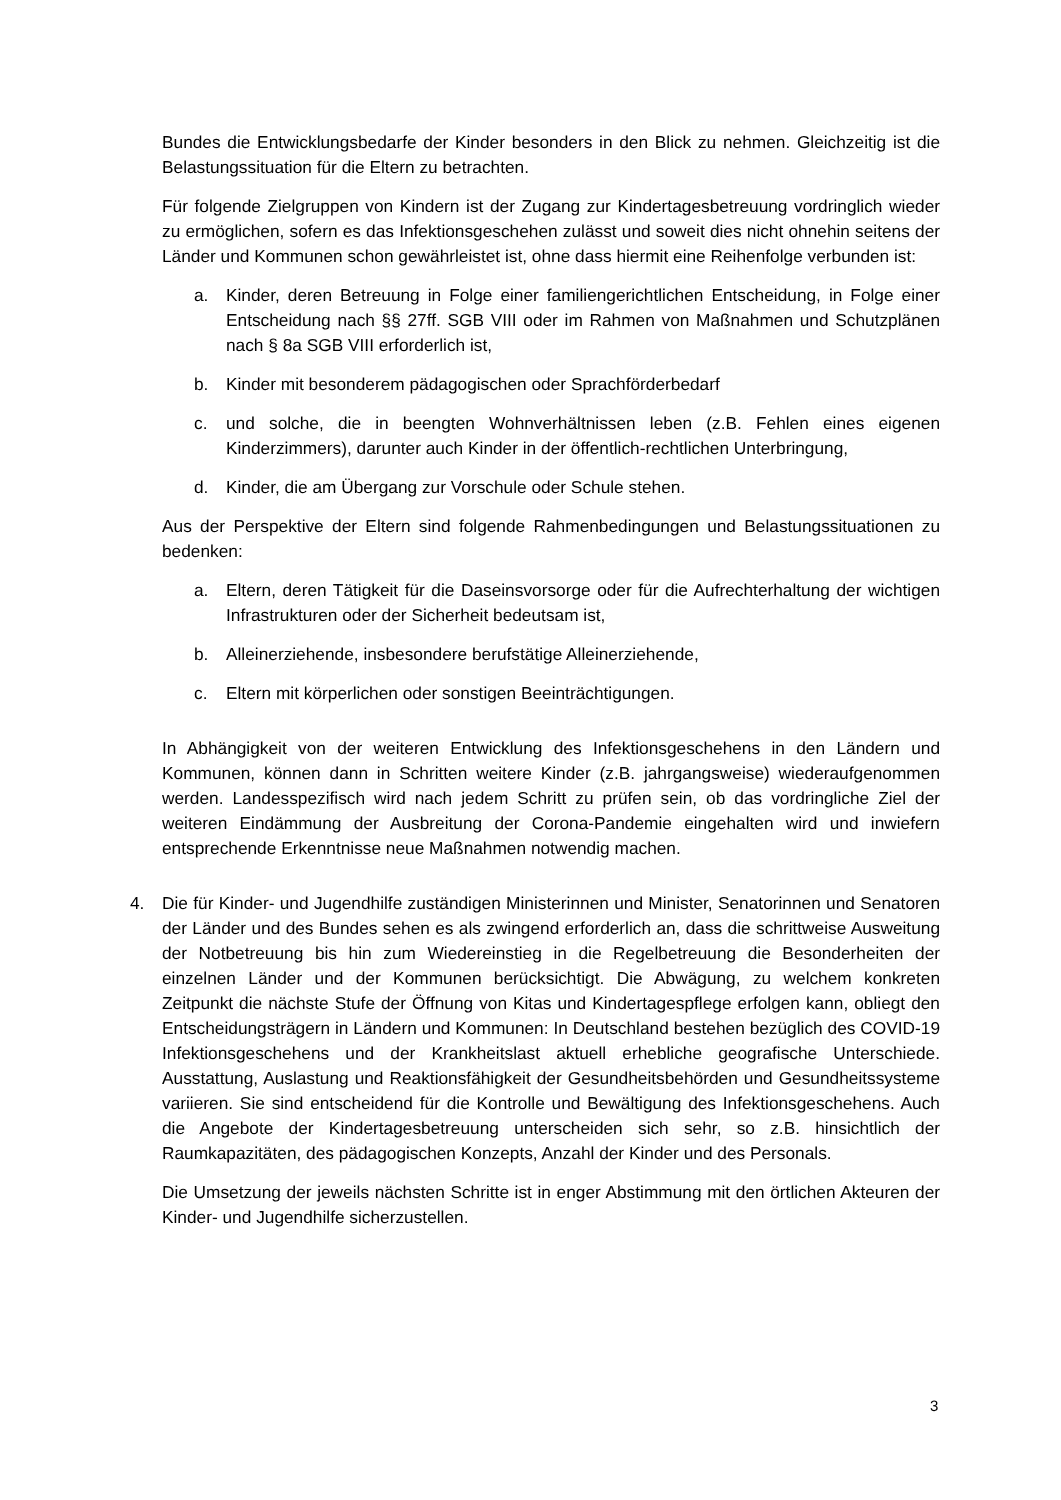Bundes die Entwicklungsbedarfe der Kinder besonders in den Blick zu nehmen. Gleichzeitig ist die Belastungssituation für die Eltern zu betrachten.
Für folgende Zielgruppen von Kindern ist der Zugang zur Kindertagesbetreuung vordringlich wieder zu ermöglichen, sofern es das Infektionsgeschehen zulässt und soweit dies nicht ohnehin seitens der Länder und Kommunen schon gewährleistet ist, ohne dass hiermit eine Reihenfolge verbunden ist:
a. Kinder, deren Betreuung in Folge einer familiengerichtlichen Entscheidung, in Folge einer Entscheidung nach §§ 27ff. SGB VIII oder im Rahmen von Maßnahmen und Schutzplänen nach § 8a SGB VIII erforderlich ist,
b. Kinder mit besonderem pädagogischen oder Sprachförderbedarf
c. und solche, die in beengten Wohnverhältnissen leben (z.B. Fehlen eines eigenen Kinderzimmers), darunter auch Kinder in der öffentlich-rechtlichen Unterbringung,
d. Kinder, die am Übergang zur Vorschule oder Schule stehen.
Aus der Perspektive der Eltern sind folgende Rahmenbedingungen und Belastungssituationen zu bedenken:
a. Eltern, deren Tätigkeit für die Daseinsvorsorge oder für die Aufrechterhaltung der wichtigen Infrastrukturen oder der Sicherheit bedeutsam ist,
b. Alleinerziehende, insbesondere berufstätige Alleinerziehende,
c. Eltern mit körperlichen oder sonstigen Beeinträchtigungen.
In Abhängigkeit von der weiteren Entwicklung des Infektionsgeschehens in den Ländern und Kommunen, können dann in Schritten weitere Kinder (z.B. jahrgangsweise) wiederaufgenommen werden. Landesspezifisch wird nach jedem Schritt zu prüfen sein, ob das vordringliche Ziel der weiteren Eindämmung der Ausbreitung der Corona-Pandemie eingehalten wird und inwiefern entsprechende Erkenntnisse neue Maßnahmen notwendig machen.
4. Die für Kinder- und Jugendhilfe zuständigen Ministerinnen und Minister, Senatorinnen und Senatoren der Länder und des Bundes sehen es als zwingend erforderlich an, dass die schrittweise Ausweitung der Notbetreuung bis hin zum Wiedereinstieg in die Regelbetreuung die Besonderheiten der einzelnen Länder und der Kommunen berücksichtigt. Die Abwägung, zu welchem konkreten Zeitpunkt die nächste Stufe der Öffnung von Kitas und Kindertagespflege erfolgen kann, obliegt den Entscheidungsträgern in Ländern und Kommunen: In Deutschland bestehen bezüglich des COVID-19 Infektionsgeschehens und der Krankheitslast aktuell erhebliche geografische Unterschiede. Ausstattung, Auslastung und Reaktionsfähigkeit der Gesundheitsbehörden und Gesundheitssysteme variieren. Sie sind entscheidend für die Kontrolle und Bewältigung des Infektionsgeschehens. Auch die Angebote der Kindertagesbetreuung unterscheiden sich sehr, so z.B. hinsichtlich der Raumkapazitäten, des pädagogischen Konzepts, Anzahl der Kinder und des Personals.
Die Umsetzung der jeweils nächsten Schritte ist in enger Abstimmung mit den örtlichen Akteuren der Kinder- und Jugendhilfe sicherzustellen.
3